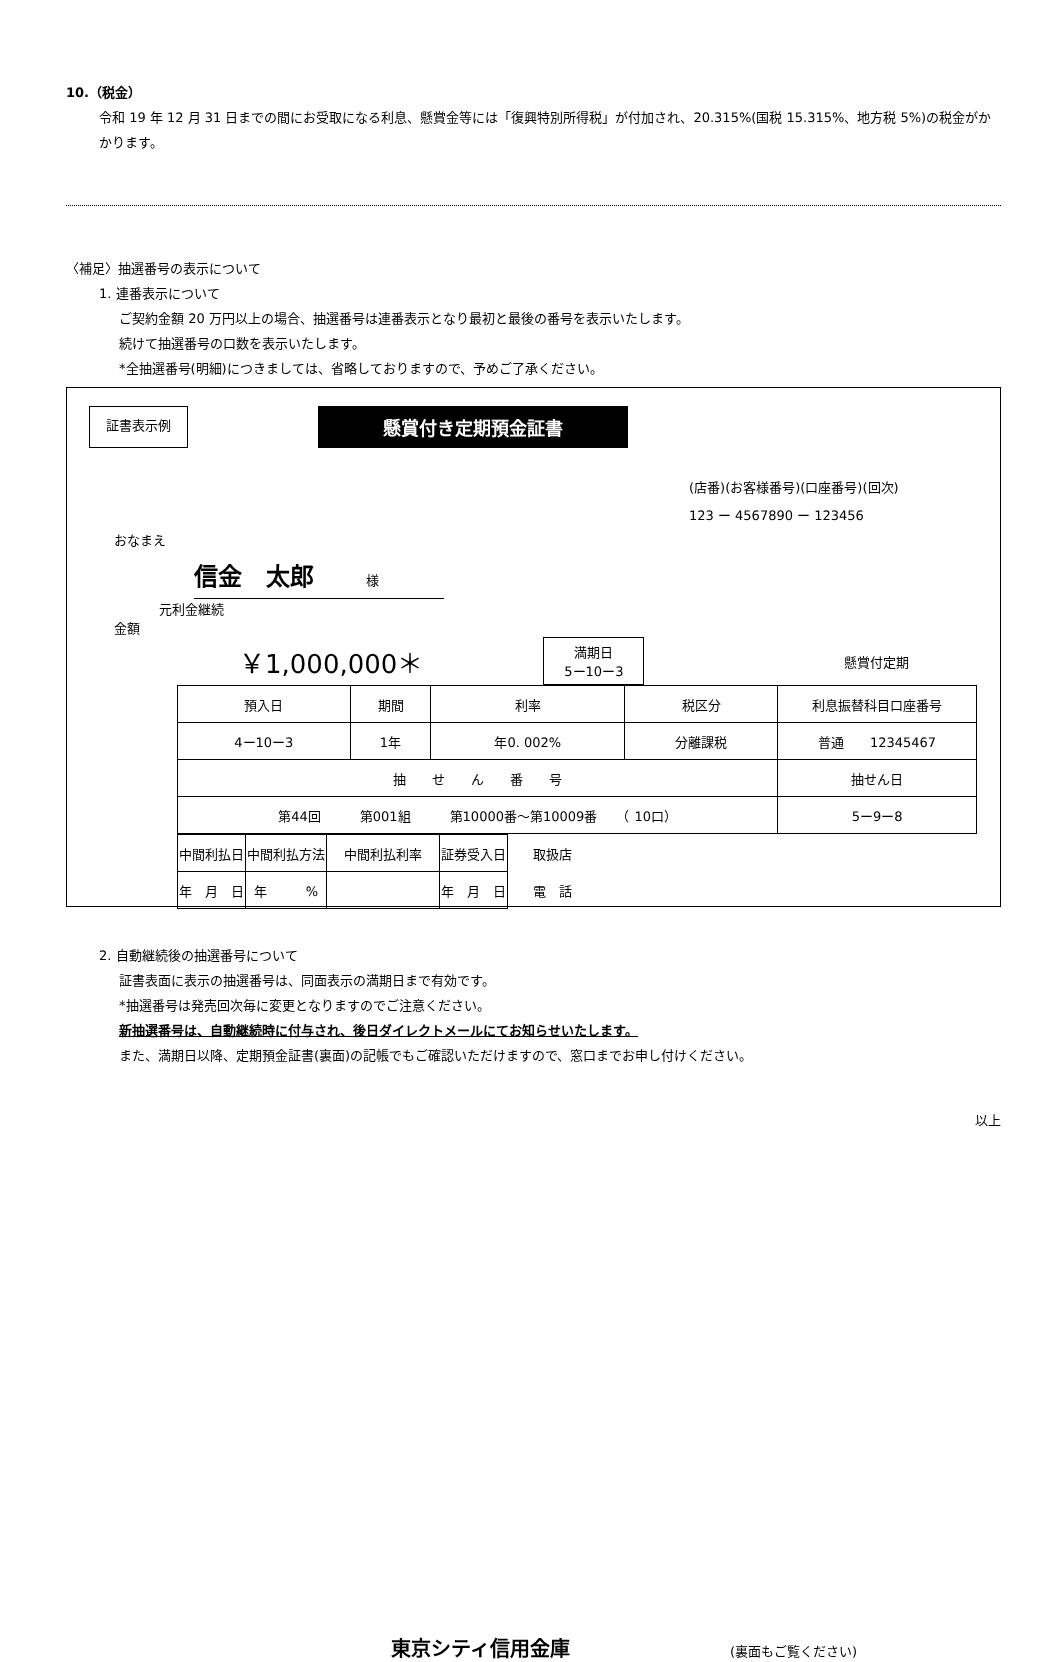10.（税金）
令和 19 年 12 月 31 日までの間にお受取になる利息、懸賞金等には「復興特別所得税」が付加され、20.315%(国税 15.315%、地方税 5%)の税金がかかります。
〈補足〉抽選番号の表示について
1. 連番表示について
ご契約金額 20 万円以上の場合、抽選番号は連番表示となり最初と最後の番号を表示いたします。
続けて抽選番号の口数を表示いたします。
*全抽選番号(明細)につきましては、省略しておりますので、予めご了承ください。
証書表示例
懸賞付き定期預金証書
(店番)(お客様番号)(口座番号)(回次)
123 ー 4567890 ー 123456
おなまえ
信金　太郎　　　　様
元利金継続
金額
￥1,000,000＊ 満期日
5ー10ー3 懸賞付定期
| 預入日 | 期間 | 利率 | 税区分 | 利息振替科目口座番号 | |
| 4ー10ー3 | 1年 | 年0. 002% | 分離課税 | 普通 12345467 | |
| 抽 せ ん 番 号 | | | | | 抽せん日 |
| 第44回 第001組 第10000番〜第10009番 （ 10口） | | | | | 5ー9ー8 |
| 中間利払日 | 中間利払方法 | 中間利払利率 | 証券受入日 | 取扱店 |
| 年 月 日 | 年 % | | 年 月 日 | 電 話 |
2. 自動継続後の抽選番号について
証書表面に表示の抽選番号は、同面表示の満期日まで有効です。
*抽選番号は発売回次毎に変更となりますのでご注意ください。
新抽選番号は、自動継続時に付与され、後日ダイレクトメールにてお知らせいたします。
また、満期日以降、定期預金証書(裏面)の記帳でもご確認いただけますので、窓口までお申し付けください。
以上
東京シティ信用金庫 (裏面もご覧ください)